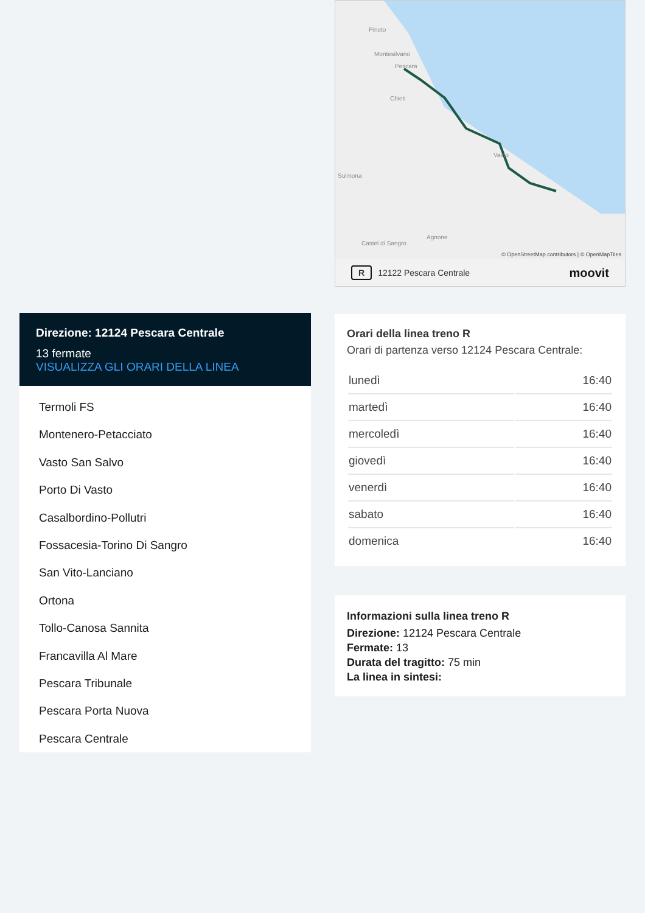Direzione: 12124 Pescara Centrale
13 fermate
VISUALIZZA GLI ORARI DELLA LINEA
Termoli FS
Montenero-Petacciato
Vasto San Salvo
Porto Di Vasto
Casalbordino-Pollutri
Fossacesia-Torino Di Sangro
San Vito-Lanciano
Ortona
Tollo-Canosa Sannita
Francavilla Al Mare
Pescara Tribunale
Pescara Porta Nuova
Pescara Centrale
Pineto
Montesilvano
Pescara
Chieti
Sulmona
Vasto
Agnone
Castel di Sangro
© OpenStreetMap contributors | © OpenMapTiles
R 12122 Pescara Centrale moovit
Orari della linea treno R
Orari di partenza verso 12124 Pescara Centrale:
| lunedì | 16:40 |
| martedì | 16:40 |
| mercoledì | 16:40 |
| giovedì | 16:40 |
| venerdì | 16:40 |
| sabato | 16:40 |
| domenica | 16:40 |
Informazioni sulla linea treno R
Direzione: 12124 Pescara Centrale
Fermate: 13
Durata del tragitto: 75 min
La linea in sintesi: